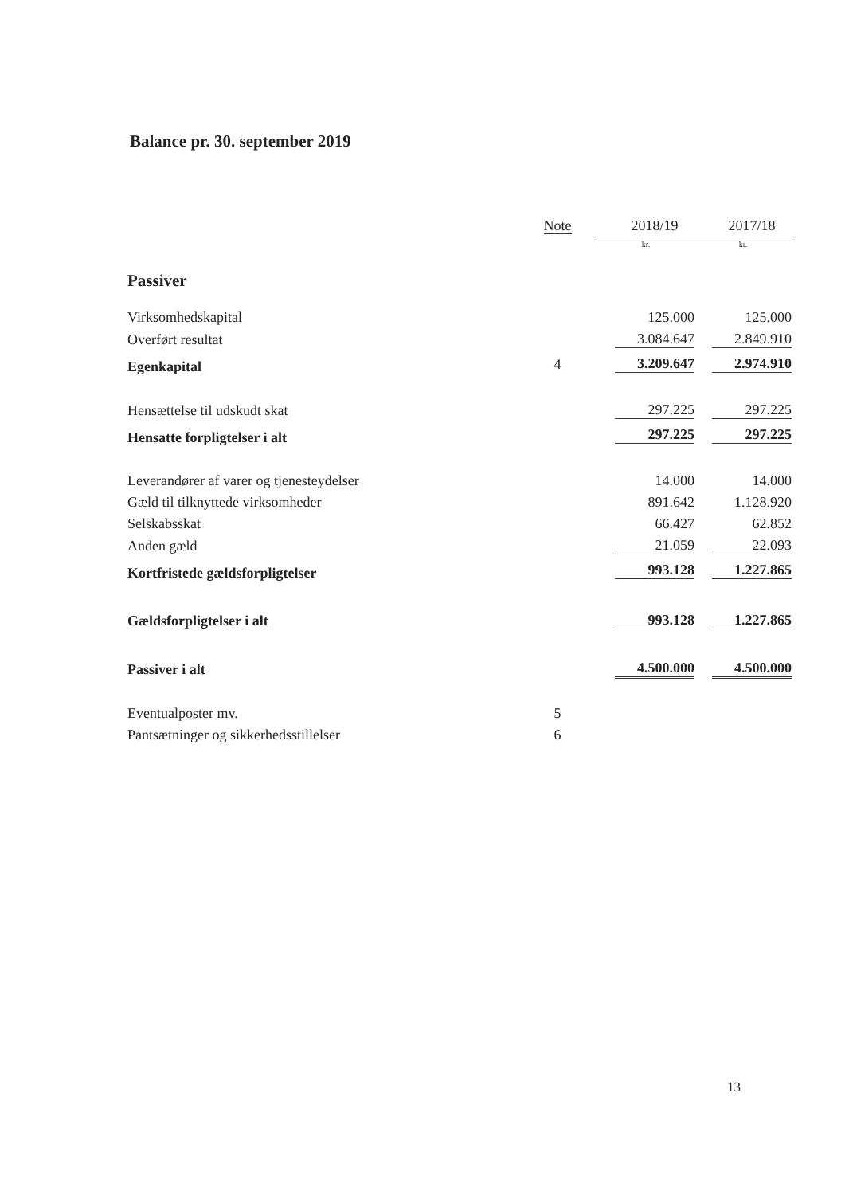Balance pr. 30. september 2019
| | Note | 2018/19 | 2017/18 |
| --- | --- | --- | --- |
| | | kr. | kr. |
| Passiver | | | |
| Virksomhedskapital | | 125.000 | 125.000 |
| Overført resultat | | 3.084.647 | 2.849.910 |
| Egenkapital | 4 | 3.209.647 | 2.974.910 |
| Hensættelse til udskudt skat | | 297.225 | 297.225 |
| Hensatte forpligtelser i alt | | 297.225 | 297.225 |
| Leverandører af varer og tjenesteydelser | | 14.000 | 14.000 |
| Gæld til tilknyttede virksomheder | | 891.642 | 1.128.920 |
| Selskabsskat | | 66.427 | 62.852 |
| Anden gæld | | 21.059 | 22.093 |
| Kortfristede gældsforpligtelser | | 993.128 | 1.227.865 |
| Gældsforpligtelser i alt | | 993.128 | 1.227.865 |
| Passiver i alt | | 4.500.000 | 4.500.000 |
| Eventualposter mv. | 5 | | |
| Pantsætninger og sikkerhedsstillelser | 6 | | |
13